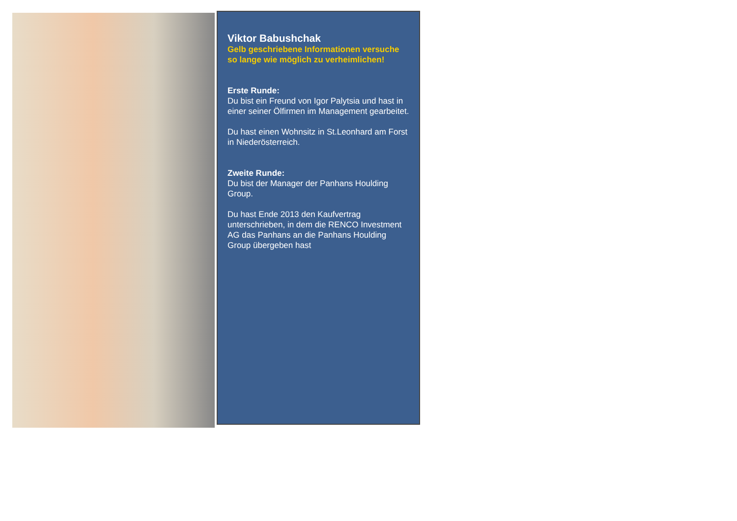Viktor Babushchak
Gelb geschriebene Informationen versuche so lange wie möglich zu verheimlichen!
Erste Runde:
Du bist ein Freund von Igor Palytsia und hast in einer seiner Ölfirmen im Management gearbeitet.
Du hast einen Wohnsitz in St.Leonhard am Forst in Niederösterreich.
Zweite Runde:
Du bist der Manager der Panhans Houlding Group.
Du hast Ende 2013 den Kaufvertrag unterschrieben, in dem die RENCO Investment AG das Panhans an die Panhans Houlding Group übergeben hast